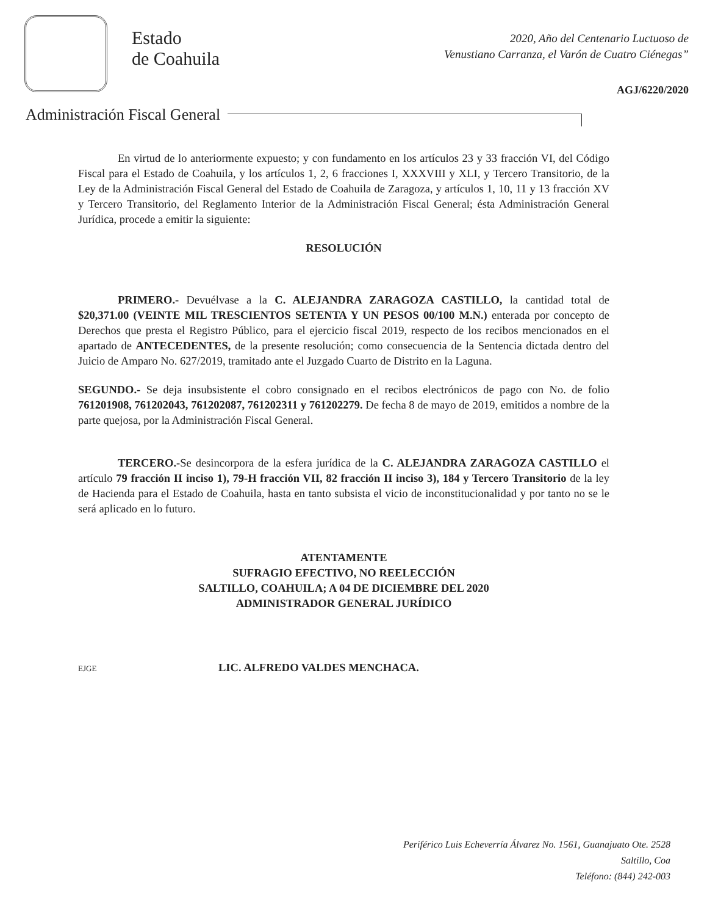Estado
de Coahuila
2020, Año del Centenario Luctuoso de
Venustiano Carranza, el Varón de Cuatro Ciénegas”
AGJ/6220/2020
Administración Fiscal General
En virtud de lo anteriormente expuesto; y con fundamento en los artículos 23 y 33 fracción VI, del Código Fiscal para el Estado de Coahuila, y los artículos 1, 2, 6 fracciones I, XXXVIII y XLI, y Tercero Transitorio, de la Ley de la Administración Fiscal General del Estado de Coahuila de Zaragoza, y artículos 1, 10, 11 y 13 fracción XV y Tercero Transitorio, del Reglamento Interior de la Administración Fiscal General; ésta Administración General Jurídica, procede a emitir la siguiente:
RESOLUCIÓN
PRIMERO.- Devuélvase a la C. ALEJANDRA ZARAGOZA CASTILLO, la cantidad total de $20,371.00 (VEINTE MIL TRESCIENTOS SETENTA Y UN PESOS 00/100 M.N.) enterada por concepto de Derechos que presta el Registro Público, para el ejercicio fiscal 2019, respecto de los recibos mencionados en el apartado de ANTECEDENTES, de la presente resolución; como consecuencia de la Sentencia dictada dentro del Juicio de Amparo No. 627/2019, tramitado ante el Juzgado Cuarto de Distrito en la Laguna.
SEGUNDO.- Se deja insubsistente el cobro consignado en el recibos electrónicos de pago con No. de folio 761201908, 761202043, 761202087, 761202311 y 761202279. De fecha 8 de mayo de 2019, emitidos a nombre de la parte quejosa, por la Administración Fiscal General.
TERCERO.-Se desincorpora de la esfera jurídica de la C. ALEJANDRA ZARAGOZA CASTILLO el artículo 79 fracción II inciso 1), 79-H fracción VII, 82 fracción II inciso 3), 184 y Tercero Transitorio de la ley de Hacienda para el Estado de Coahuila, hasta en tanto subsista el vicio de inconstitucionalidad y por tanto no se le será aplicado en lo futuro.
ATENTAMENTE
SUFRAGIO EFECTIVO, NO REELECCIÓN
SALTILLO, COAHUILA; A 04 DE DICIEMBRE DEL 2020
ADMINISTRADOR GENERAL JURÍDICO
EJGE LIC. ALFREDO VALDES MENCHACA.
Periférico Luis Echeverría Álvarez No. 1561, Guanajuato Ote. 2528
Saltillo, Coa
Teléfono: (844) 242-003